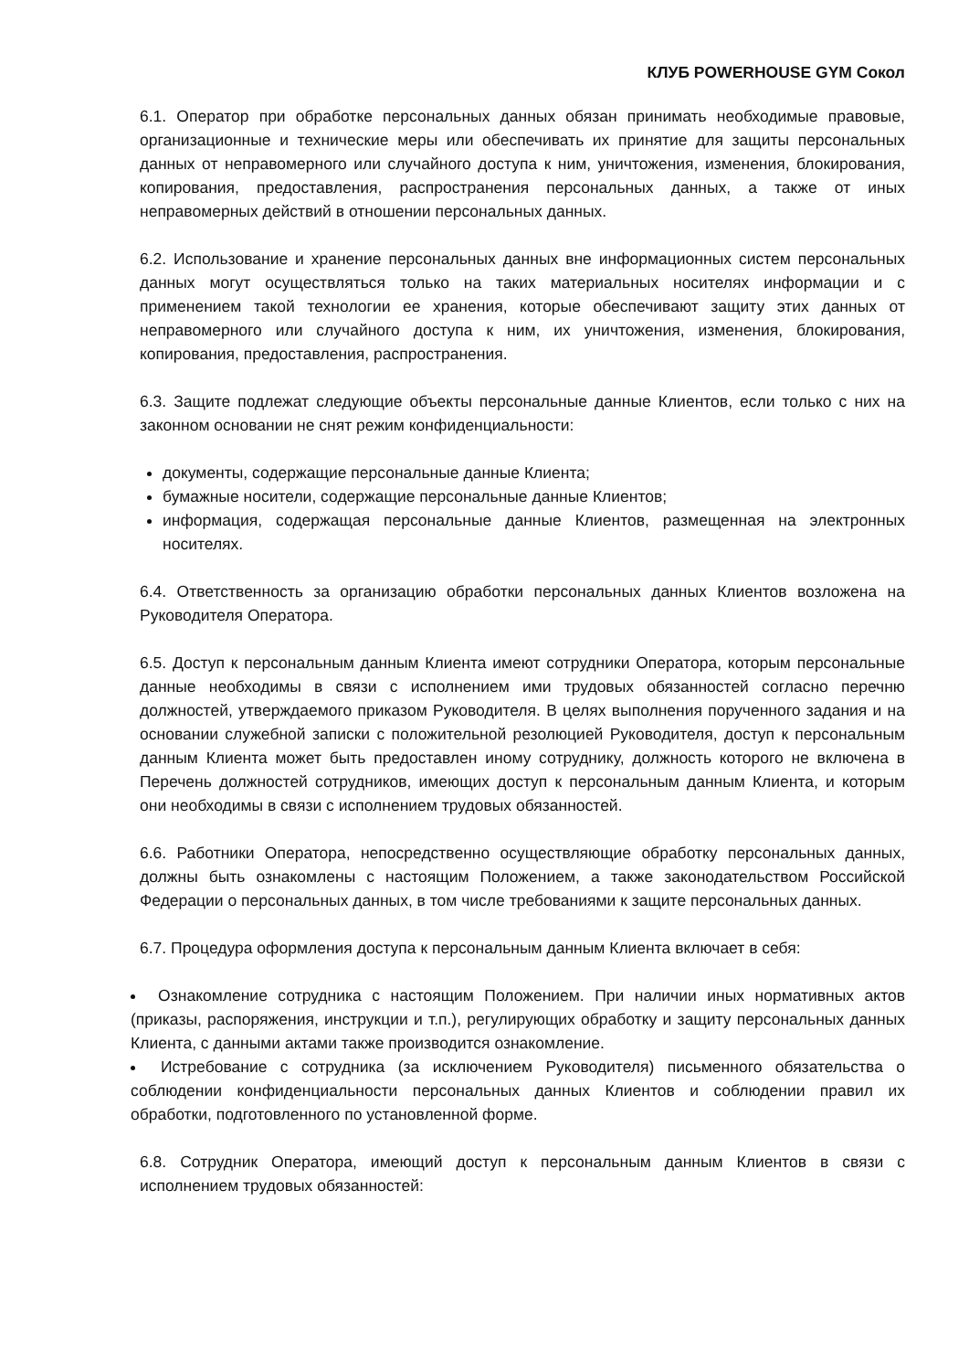КЛУБ POWERHOUSE GYM Сокол
6.1. Оператор при обработке персональных данных обязан принимать необходимые правовые, организационные и технические меры или обеспечивать их принятие для защиты персональных данных от неправомерного или случайного доступа к ним, уничтожения, изменения, блокирования, копирования, предоставления, распространения персональных данных, а также от иных неправомерных действий в отношении персональных данных.
6.2. Использование и хранение персональных данных вне информационных систем персональных данных могут осуществляться только на таких материальных носителях информации и с применением такой технологии ее хранения, которые обеспечивают защиту этих данных от неправомерного или случайного доступа к ним, их уничтожения, изменения, блокирования, копирования, предоставления, распространения.
6.3. Защите подлежат следующие объекты персональные данные Клиентов, если только с них на законном основании не снят режим конфиденциальности:
документы, содержащие персональные данные Клиента;
бумажные носители, содержащие персональные данные Клиентов;
информация, содержащая персональные данные Клиентов, размещенная на электронных носителях.
6.4. Ответственность за организацию обработки персональных данных Клиентов возложена на Руководителя Оператора.
6.5. Доступ к персональным данным Клиента имеют сотрудники Оператора, которым персональные данные необходимы в связи с исполнением ими трудовых обязанностей согласно перечню должностей, утверждаемого приказом Руководителя. В целях выполнения порученного задания и на основании служебной записки с положительной резолюцией Руководителя, доступ к персональным данным Клиента может быть предоставлен иному сотруднику, должность которого не включена в Перечень должностей сотрудников, имеющих доступ к персональным данным Клиента, и которым они необходимы в связи с исполнением трудовых обязанностей.
6.6. Работники Оператора, непосредственно осуществляющие обработку персональных данных, должны быть ознакомлены с настоящим Положением, а также законодательством Российской Федерации о персональных данных, в том числе требованиями к защите персональных данных.
6.7. Процедура оформления доступа к персональным данным Клиента включает в себя:
Ознакомление сотрудника с настоящим Положением. При наличии иных нормативных актов (приказы, распоряжения, инструкции и т.п.), регулирующих обработку и защиту персональных данных Клиента, с данными актами также производится ознакомление.
Истребование с сотрудника (за исключением Руководителя) письменного обязательства о соблюдении конфиденциальности персональных данных Клиентов и соблюдении правил их обработки, подготовленного по установленной форме.
6.8. Сотрудник Оператора, имеющий доступ к персональным данным Клиентов в связи с исполнением трудовых обязанностей: